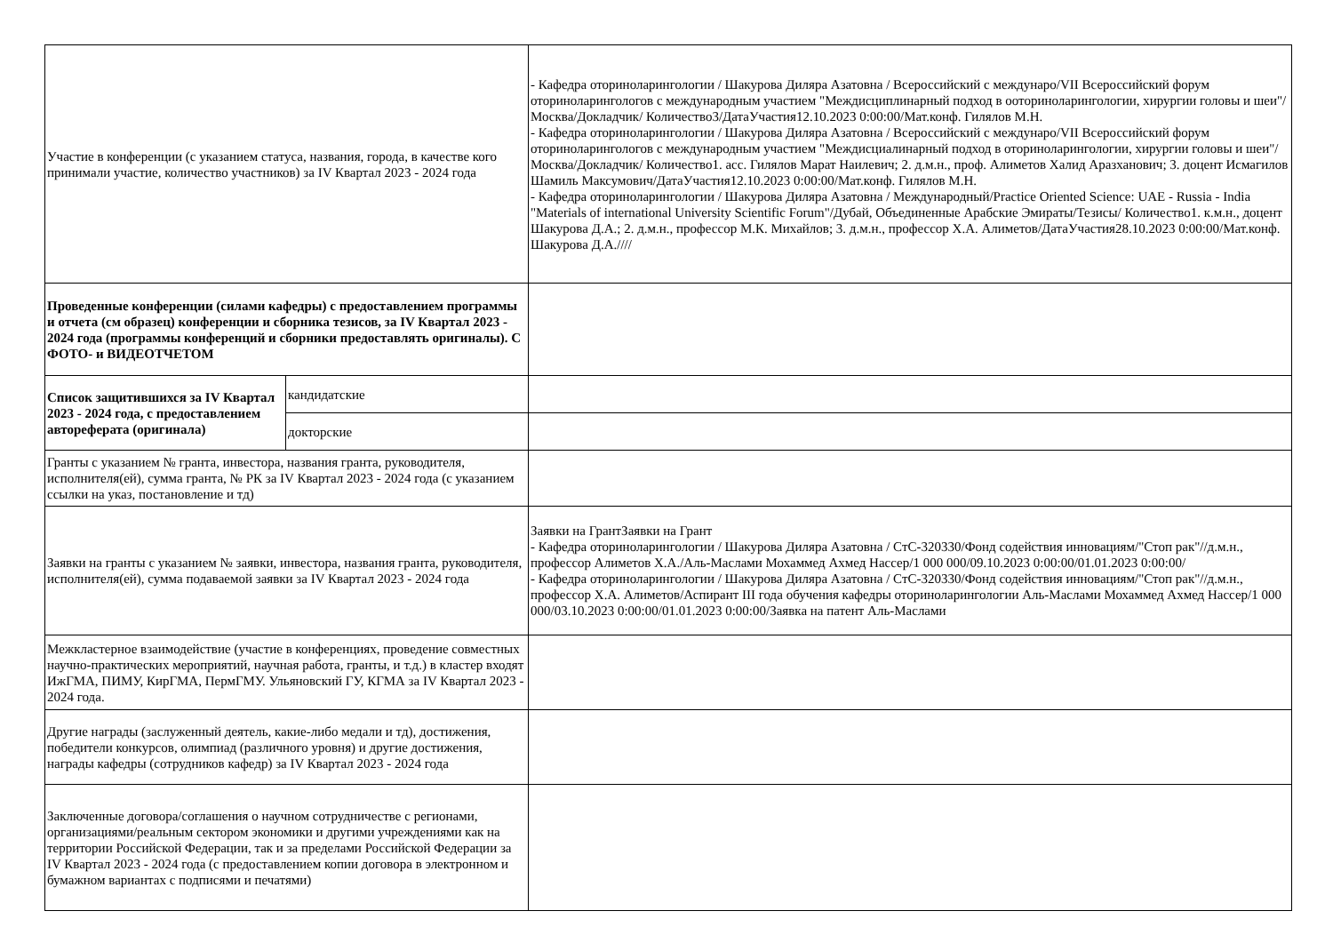| Участие в конференции (с указанием статуса, названия, города, в качестве кого принимали участие, количество участников) за IV Квартал 2023 - 2024 года | | - Кафедра оториноларингологии / Шакурова Диляра Азатовна / Всероссийский с междунаро/VII Всероссийский форум оториноларингологов с международным участием "Междисциплинарный подход в ооториноларингологии, хирургии головы и шеи"/Москва/Докладчик/ Количество3/ДатаУчастия12.10.2023 0:00:00/Мат.конф. Гилялов М.Н. - Кафедра оториноларингологии / Шакурова Диляра Азатовна / Всероссийский с междунаро/VII Всероссийский форум оториноларингологов с международным участием "Междисциалинарный подход в оториноларингологии, хирургии головы и шеи"/Москва/Докладчик/ Количество1. асс. Гилялов Марат Наилевич; 2. д.м.н., проф. Алиметов Халид Аразханович; 3. доцент Исмагилов Шамиль Максумович/ДатаУчастия12.10.2023 0:00:00/Мат.конф. Гилялов М.Н. - Кафедра оториноларингологии / Шакурова Диляра Азатовна / Международный/Practice Oriented Science: UAE - Russia - India "Materials of international University Scientific Forum"/Дубай, Объединенные Арабские Эмираты/Тезисы/ Количество1. к.м.н., доцент Шакурова Д.А.; 2. д.м.н., профессор М.К. Михайлов; 3. д.м.н., профессор Х.А. Алиметов/ДатаУчастия28.10.2023 0:00:00/Мат.конф. Шакурова Д.А.//// |
| Проведенные конференции (силами кафедры) с предоставлением программы и отчета (см образец) конференции и сборника тезисов, за IV Квартал 2023 - 2024 года (программы конференций и сборники предоставлять оригиналы). С ФОТО- и ВИДЕОТЧЕТОМ | | |
| Список защитившихся за IV Квартал 2023 - 2024 года, с предоставлением автореферата (оригинала) | кандидатские | |
| | докторские | |
| Гранты с указанием № гранта, инвестора, названия гранта, руководителя, исполнителя(ей), сумма гранта, № РК за IV Квартал 2023 - 2024 года (с указанием ссылки на указ, постановление и тд) | | |
| Заявки на гранты с указанием № заявки, инвестора, названия гранта, руководителя, исполнителя(ей), сумма подаваемой заявки за IV Квартал 2023 - 2024 года | | Заявки на ГрантЗаявки на Грант - Кафедра оториноларингологии / Шакурова Диляра Азатовна / СтС-320330/Фонд содействия инновациям/"Стоп рак"//д.м.н., профессор Алиметов Х.А./Аль-Маслами Мохаммед Ахмед Нассер/1 000 000/09.10.2023 0:00:00/01.01.2023 0:00:00/ - Кафедра оториноларингологии / Шакурова Диляра Азатовна / СтС-320330/Фонд содействия инновациям/"Стоп рак"//д.м.н., профессор Х.А. Алиметов/Аспирант III года обучения кафедры оториноларингологии Аль-Маслами Мохаммед Ахмед Нассер/1 000 000/03.10.2023 0:00:00/01.01.2023 0:00:00/Заявка на патент Аль-Маслами |
| Межкластерное взаимодействие (участие в конференциях, проведение совместных научно-практических мероприятий, научная работа, гранты, и т.д.) в кластер входят ИжГМА, ПИМУ, КирГМА, ПермГМУ. Ульяновский ГУ, КГМА за IV Квартал 2023 - 2024 года. | | |
| Другие награды (заслуженный деятель, какие-либо медали и тд), достижения, победители конкурсов, олимпиад (различного уровня) и другие достижения, награды кафедры (сотрудников кафедр) за IV Квартал 2023 - 2024 года | | |
| Заключенные договора/соглашения о научном сотрудничестве с регионами, организациями/реальным сектором экономики и другими учреждениями как на территории Российской Федерации, так и за пределами Российской Федерации за IV Квартал 2023 - 2024 года (с предоставлением копии договора в электронном и бумажном вариантах с подписями и печатями) | | |